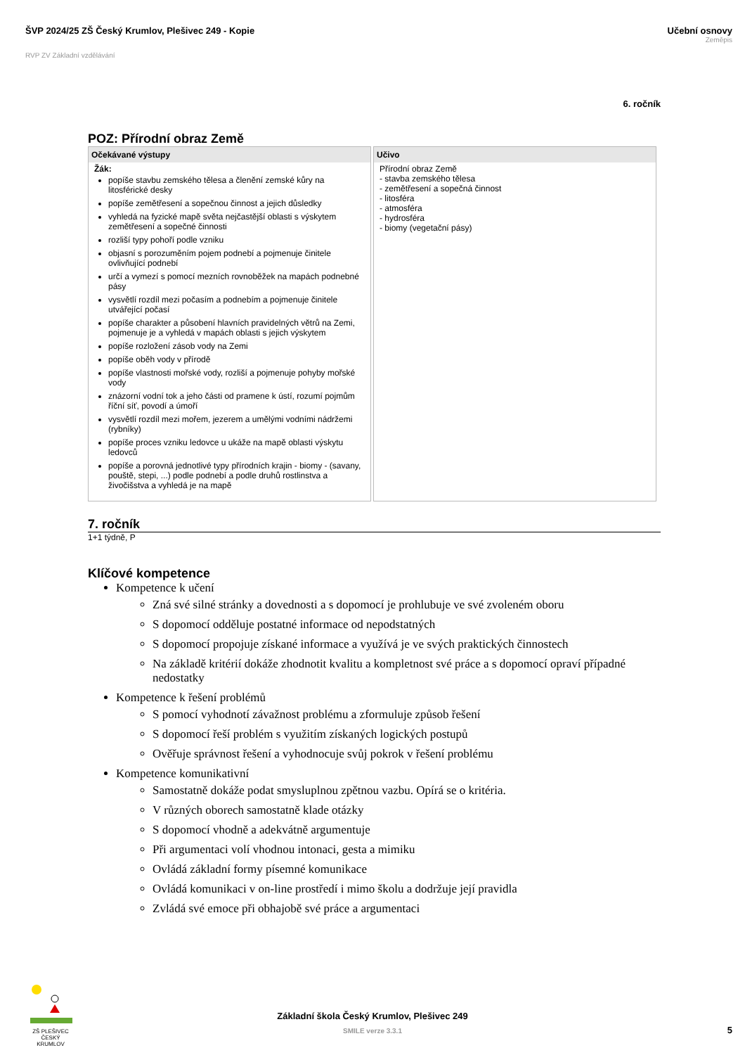ŠVP 2024/25 ZŠ Český Krumlov, Plešivec 249 - Kopie
RVP ZV Základní vzdělávání
Učební osnovy
Zeměpis
6. ročník
POZ: Přírodní obraz Země
| Očekávané výstupy | Učivo |
| --- | --- |
| Žák: popíše stavbu zemského tělesa a členění zemské kůry na litosférické desky popíše zemětřesení a sopečnou činnost a jejich důsledky vyhledá na fyzické mapě světa nejčastější oblasti s výskytem zemětřesení a sopečné činnosti rozliší typy pohoří podle vzniku objasní s porozuměním pojem podnebí a pojmenuje činitele ovlivňující podnebí určí a vymezí s pomocí mezních rovnoběžek na mapách podnebné pásy vysvětlí rozdíl mezi počasím a podnebím a pojmenuje činitele utvářející počasí popíše charakter a působení hlavních pravidelných větrů na Zemi, pojmenuje je a vyhledá v mapách oblasti s jejich výskytem popíše rozložení zásob vody na Zemi popíše oběh vody v přírodě popíše vlastnosti mořské vody, rozliší a pojmenuje pohyby mořské vody znázorní vodní tok a jeho části od pramene k ústí, rozumí pojmům říční síť, povodí a úmoří vysvětlí rozdíl mezi mořem, jezerem a umělými vodními nádržemi (rybníky) popíše proces vzniku ledovce u ukáže na mapě oblasti výskytu ledovců popíše a porovná jednotlivé typy přírodních krajin - biomy - (savany, pouště, stepi, ...) podle podnebí a podle druhů rostlinstva a živočišstva a vyhledá je na mapě | Přírodní obraz Země - stavba zemského tělesa - zemětřesení a sopečná činnost - litosféra - atmosféra - hydrosféra - biomy (vegetační pásy) |
7. ročník
1+1 týdně, P
Klíčové kompetence
Kompetence k učení
Zná své silné stránky a dovednosti a s dopomocí je prohlubuje ve své zvoleném oboru
S dopomocí odděluje postatné informace od nepodstatných
S dopomocí propojuje získané informace a využívá je ve svých praktických činnostech
Na základě kritérií dokáže zhodnotit kvalitu a kompletnost své práce a s dopomocí opraví případné nedostatky
Kompetence k řešení problémů
S pomocí vyhodnotí závažnost problému a zformuluje způsob řešení
S dopomocí řeší problém s využitím získaných logických postupů
Ověřuje správnost řešení a vyhodnocuje svůj pokrok v řešení problému
Kompetence komunikativní
Samostatně dokáže podat smysluplnou zpětnou vazbu. Opírá se o kritéria.
V různých oborech samostatně klade otázky
S dopomocí vhodně a adekvátně argumentuje
Při argumentaci volí vhodnou intonaci, gesta a mimiku
Ovládá základní formy písemné komunikace
Ovládá komunikaci v on-line prostředí i mimo školu a dodržuje její pravidla
Zvládá své emoce při obhajobě své práce a argumentaci
ZŠ PLEŠIVEC
ČESKÝ KRUMLOV
Základní škola Český Krumlov, Plešivec 249
SMILE verze 3.3.1
5